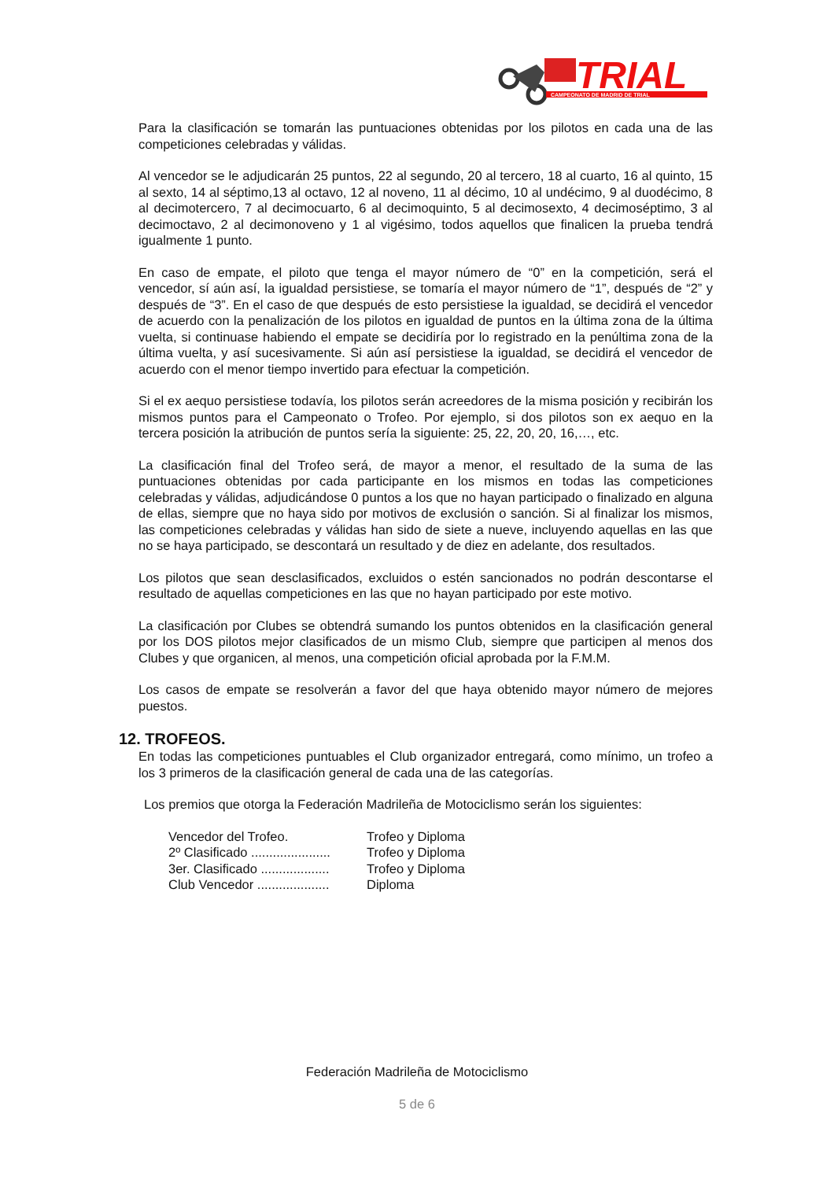TRIAL
CAMPEONATO DE MADRID DE TRIAL
Para la clasificación se tomarán las puntuaciones obtenidas por los pilotos en cada una de las competiciones celebradas y válidas.
Al vencedor se le adjudicarán 25 puntos, 22 al segundo, 20 al tercero, 18 al cuarto, 16 al quinto, 15 al sexto, 14 al séptimo,13 al octavo, 12 al noveno, 11 al décimo, 10 al undécimo, 9 al duodécimo, 8 al decimotercero, 7 al decimocuarto, 6 al decimoquinto, 5 al decimosexto, 4 decimoséptimo, 3 al decimoctavo, 2 al decimonoveno y 1 al vigésimo, todos aquellos que finalicen la prueba tendrá igualmente 1 punto.
En caso de empate, el piloto que tenga el mayor número de “0” en la competición, será el vencedor, sí aún así, la igualdad persistiese, se tomaría el mayor número de “1”, después de “2” y después de “3”. En el caso de que después de esto persistiese la igualdad, se decidirá el vencedor de acuerdo con la penalización de los pilotos en igualdad de puntos en la última zona de la última vuelta, si continuase habiendo el empate se decidiría por lo registrado en la penúltima zona de la última vuelta, y así sucesivamente. Si aún así persistiese la igualdad, se decidirá el vencedor de acuerdo con el menor tiempo invertido para efectuar la competición.
Si el ex aequo persistiese todavía, los pilotos serán acreedores de la misma posición y recibirán los mismos puntos para el Campeonato o Trofeo. Por ejemplo, si dos pilotos son ex aequo en la tercera posición la atribución de puntos sería la siguiente: 25, 22, 20, 20, 16,…, etc.
La clasificación final del Trofeo será, de mayor a menor, el resultado de la suma de las puntuaciones obtenidas por cada participante en los mismos en todas las competiciones celebradas y válidas, adjudicándose 0 puntos a los que no hayan participado o finalizado en alguna de ellas, siempre que no haya sido por motivos de exclusión o sanción. Si al finalizar los mismos, las competiciones celebradas y válidas han sido de siete a nueve, incluyendo aquellas en las que no se haya participado, se descontará un resultado y de diez en adelante, dos resultados.
Los pilotos que sean desclasificados, excluidos o estén sancionados no podrán descontarse el resultado de aquellas competiciones en las que no hayan participado por este motivo.
La clasificación por Clubes se obtendrá sumando los puntos obtenidos en la clasificación general por los DOS pilotos mejor clasificados de un mismo Club, siempre que participen al menos dos Clubes y que organicen, al menos, una competición oficial aprobada por la F.M.M.
Los casos de empate se resolverán a favor del que haya obtenido mayor número de mejores puestos.
12. TROFEOS.
En todas las competiciones puntuables el Club organizador entregará, como mínimo, un trofeo a los 3 primeros de la clasificación general de cada una de las categorías.
Los premios que otorga la Federación Madrileña de Motociclismo serán los siguientes:
| Vencedor del Trofeo. | Trofeo y Diploma |
| 2º Clasificado ...................... | Trofeo y Diploma |
| 3er. Clasificado ................... | Trofeo y Diploma |
| Club Vencedor .................... | Diploma |
Federación Madrileña de Motociclismo
5 de 6